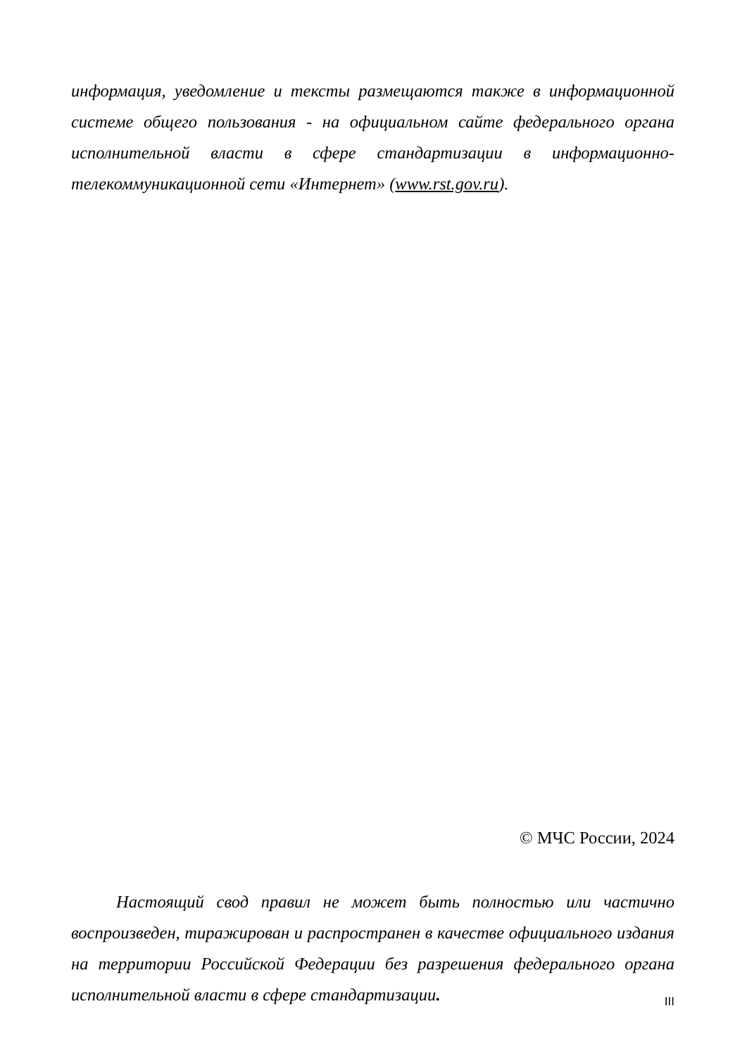информация, уведомление и тексты размещаются также в информационной системе общего пользования - на официальном сайте федерального органа исполнительной власти в сфере стандартизации в информационно-телекоммуникационной сети «Интернет» (www.rst.gov.ru).
© МЧС России, 2024
Настоящий свод правил не может быть полностью или частично воспроизведен, тиражирован и распространен в качестве официального издания на территории Российской Федерации без разрешения федерального органа исполнительной власти в сфере стандартизации.
III